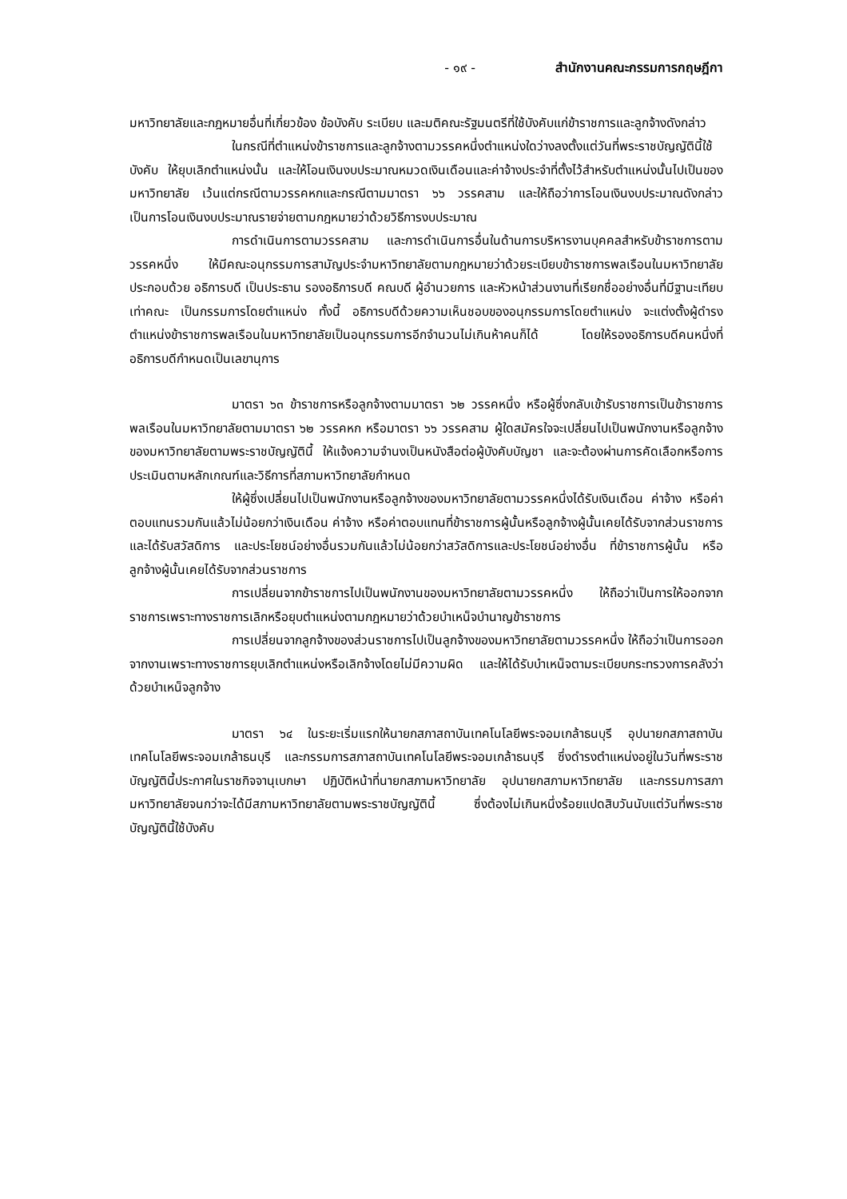- ๑๙ - สำนักงานคณะกรรมการกฤษฎีกา
มหาวิทยาลัยและกฎหมายอื่นที่เกี่ยวข้อง ข้อบังคับ ระเบียบ และมติคณะรัฐมนตรีที่ใช้บังคับแก่ข้าราชการและลูกจ้างดังกล่าว
ในกรณีที่ตำแหน่งข้าราชการและลูกจ้างตามวรรคหนึ่งตำแหน่งใดว่างลงตั้งแต่วันที่พระราชบัญญัตินี้ใช้บังคับ ให้ยุบเลิกตำแหน่งนั้น และให้โอนเงินงบประมาณหมวดเงินเดือนและค่าจ้างประจำที่ตั้งไว้สำหรับตำแหน่งนั้นไปเป็นของมหาวิทยาลัย เว้นแต่กรณีตามวรรคหกและกรณีตามมาตรา ๖๖ วรรคสาม และให้ถือว่าการโอนเงินงบประมาณดังกล่าวเป็นการโอนเงินงบประมาณรายจ่ายตามกฎหมายว่าด้วยวิธีการงบประมาณ
การดำเนินการตามวรรคสาม และการดำเนินการอื่นในด้านการบริหารงานบุคคลสำหรับข้าราชการตามวรรคหนึ่ง ให้มีคณะอนุกรรมการสามัญประจำมหาวิทยาลัยตามกฎหมายว่าด้วยระเบียบข้าราชการพลเรือนในมหาวิทยาลัยประกอบด้วย อธิการบดี เป็นประธาน รองอธิการบดี คณบดี ผู้อำนวยการ และหัวหน้าส่วนงานที่เรียกชื่ออย่างอื่นที่มีฐานะเทียบเท่าคณะ เป็นกรรมการโดยตำแหน่ง ทั้งนี้ อธิการบดีด้วยความเห็นชอบของอนุกรรมการโดยตำแหน่ง จะแต่งตั้งผู้ดำรงตำแหน่งข้าราชการพลเรือนในมหาวิทยาลัยเป็นอนุกรรมการอีกจำนวนไม่เกินห้าคนก็ได้ โดยให้รองอธิการบดีคนหนึ่งที่อธิการบดีกำหนดเป็นเลขานุการ
มาตรา ๖๓ ข้าราชการหรือลูกจ้างตามมาตรา ๖๒ วรรคหนึ่ง หรือผู้ซึ่งกลับเข้ารับราชการเป็นข้าราชการพลเรือนในมหาวิทยาลัยตามมาตรา ๖๒ วรรคหก หรือมาตรา ๖๖ วรรคสาม ผู้ใดสมัครใจจะเปลี่ยนไปเป็นพนักงานหรือลูกจ้างของมหาวิทยาลัยตามพระราชบัญญัตินี้ ให้แจ้งความจำนงเป็นหนังสือต่อผู้บังคับบัญชา และจะต้องผ่านการคัดเลือกหรือการประเมินตามหลักเกณฑ์และวิธีการที่สภามหาวิทยาลัยกำหนด
ให้ผู้ซึ่งเปลี่ยนไปเป็นพนักงานหรือลูกจ้างของมหาวิทยาลัยตามวรรคหนึ่งได้รับเงินเดือน ค่าจ้าง หรือค่าตอบแทนรวมกันแล้วไม่น้อยกว่าเงินเดือน ค่าจ้าง หรือค่าตอบแทนที่ข้าราชการผู้นั้นหรือลูกจ้างผู้นั้นเคยได้รับจากส่วนราชการ และได้รับสวัสดิการ และประโยชน์อย่างอื่นรวมกันแล้วไม่น้อยกว่าสวัสดิการและประโยชน์อย่างอื่น ที่ข้าราชการผู้นั้น หรือลูกจ้างผู้นั้นเคยได้รับจากส่วนราชการ
การเปลี่ยนจากข้าราชการไปเป็นพนักงานของมหาวิทยาลัยตามวรรคหนึ่ง ให้ถือว่าเป็นการให้ออกจากราชการเพราะทางราชการเลิกหรือยุบตำแหน่งตามกฎหมายว่าด้วยบำเหน็จบำนาญข้าราชการ
การเปลี่ยนจากลูกจ้างของส่วนราชการไปเป็นลูกจ้างของมหาวิทยาลัยตามวรรคหนึ่ง ให้ถือว่าเป็นการออกจากงานเพราะทางราชการยุบเลิกตำแหน่งหรือเลิกจ้างโดยไม่มีความผิด และให้ได้รับบำเหน็จตามระเบียบกระทรวงการคลังว่าด้วยบำเหน็จลูกจ้าง
มาตรา ๖๔ ในระยะเริ่มแรกให้นายกสภาสถาบันเทคโนโลยีพระจอมเกล้าธนบุรี อุปนายกสภาสถาบันเทคโนโลยีพระจอมเกล้าธนบุรี และกรรมการสภาสถาบันเทคโนโลยีพระจอมเกล้าธนบุรี ซึ่งดำรงตำแหน่งอยู่ในวันที่พระราชบัญญัตินี้ประกาศในราชกิจจานุเบกษา ปฏิบัติหน้าที่นายกสภามหาวิทยาลัย อุปนายกสภามหาวิทยาลัย และกรรมการสภามหาวิทยาลัยจนกว่าจะได้มีสภามหาวิทยาลัยตามพระราชบัญญัตินี้ ซึ่งต้องไม่เกินหนึ่งร้อยแปดสิบวันนับแต่วันที่พระราชบัญญัตินี้ใช้บังคับ